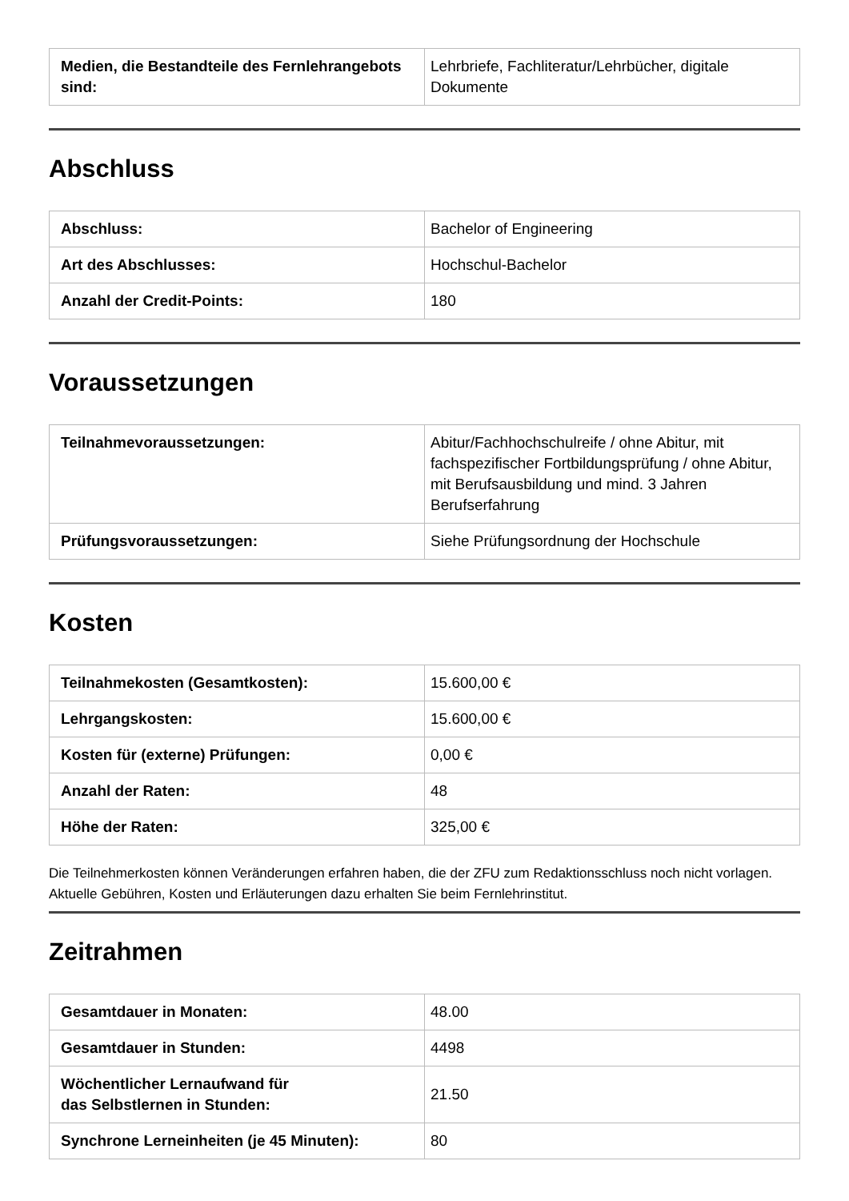| Medien, die Bestandteile des Fernlehrangebots sind: | Lehrbriefe, Fachliteratur/Lehrbücher, digitale Dokumente |
Abschluss
| Abschluss: | Bachelor of Engineering |
| Art des Abschlusses: | Hochschul-Bachelor |
| Anzahl der Credit-Points: | 180 |
Voraussetzungen
| Teilnahmevoraussetzungen: | Abitur/Fachhochschulreife / ohne Abitur, mit fachspezifischer Fortbildungsprüfung / ohne Abitur, mit Berufsausbildung und mind. 3 Jahren Berufserfahrung |
| Prüfungsvoraussetzungen: | Siehe Prüfungsordnung der Hochschule |
Kosten
| Teilnahmekosten (Gesamtkosten): | 15.600,00 € |
| Lehrgangskosten: | 15.600,00 € |
| Kosten für (externe) Prüfungen: | 0,00 € |
| Anzahl der Raten: | 48 |
| Höhe der Raten: | 325,00 € |
Die Teilnehmerkosten können Veränderungen erfahren haben, die der ZFU zum Redaktionsschluss noch nicht vorlagen. Aktuelle Gebühren, Kosten und Erläuterungen dazu erhalten Sie beim Fernlehrinstitut.
Zeitrahmen
| Gesamtdauer in Monaten: | 48.00 |
| Gesamtdauer in Stunden: | 4498 |
| Wöchentlicher Lernaufwand für das Selbstlernen in Stunden: | 21.50 |
| Synchrone Lerneinheiten (je 45 Minuten): | 80 |